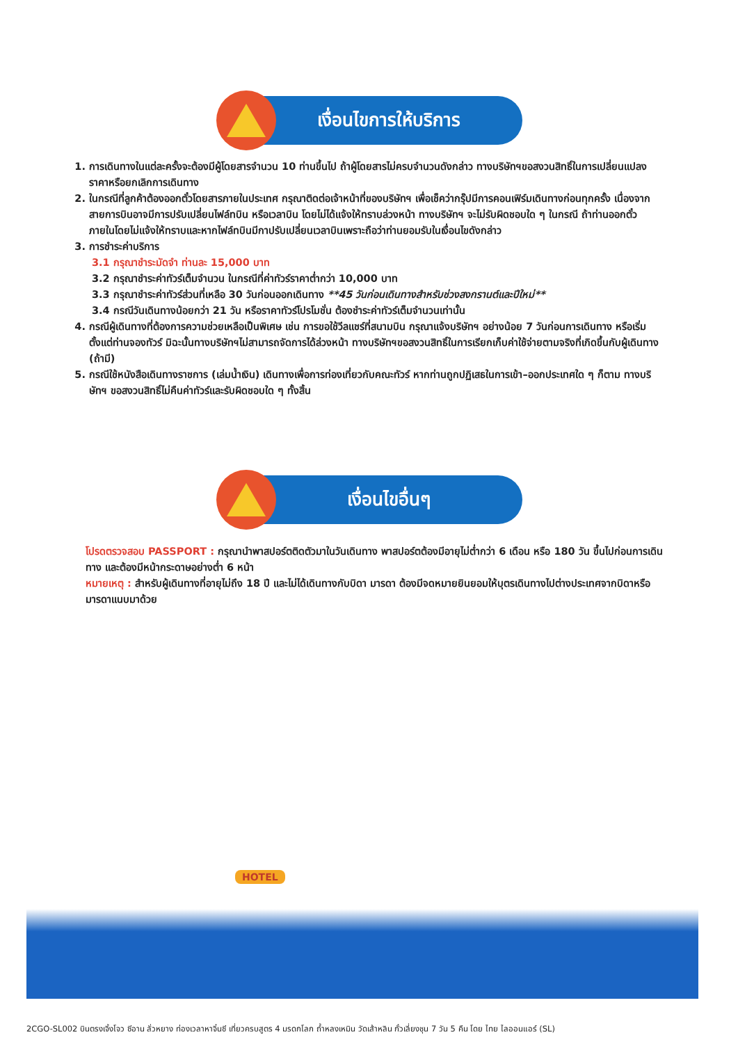เงื่อนไขการให้บริการ
1. การเดินทางในแต่ละครั้งจะต้องมีผู้โดยสารจำนวน 10 ท่านขึ้นไป ถ้าผู้โดยสารไม่ครบจำนวนดังกล่าว ทางบริษัทฯขอสงวนสิทธิ์ในการเปลี่ยนแปลงราคาหรือยกเลิกการเดินทาง
2. ในกรณีที่ลูกค้าต้องออกตั๋วโดยสารภายในประเทศ กรุณาติดต่อเจ้าหน้าที่ของบริษัทฯ เพื่อเช็คว่ากรุ๊ปมีการคอนเฟิร์มเดินทางก่อนทุกครั้ง เนื่องจากสายการบินอาจมีการปรับเปลี่ยนไฟล์ทบิน หรือเวลาบิน โดยไม่ได้แจ้งให้ทราบล่วงหน้า ทางบริษัทฯ จะไม่รับผิดชอบใด ๆ ในกรณี ถ้าท่านออกตั๋วภายในโดยไม่แจ้งให้ทราบและหากไฟล์ทบินมีกาปรับเปลี่ยนเวลาบินเพราะถือว่าท่านยอมรับในเงื่อนไขดังกล่าว
3. การชำระค่าบริการ
3.1 กรุณาชำระมัดจำ ท่านละ 15,000 บาท
3.2 กรุณาชำระค่าทัวร์เต็มจำนวน ในกรณีที่ค่าทัวร์ราคาต่ำกว่า 10,000 บาท
3.3 กรุณาชำระค่าทัวร์ส่วนที่เหลือ 30 วันก่อนออกเดินทาง **45 วันก่อนเดินทางสำหรับช่วงสงกรานต์และปีใหม่**
3.4 กรณีวันเดินทางน้อยกว่า 21 วัน หรือราคาทัวร์โปรโมชั่น ต้องชำระค่าทัวร์เต็มจำนวนเท่านั้น
4. กรณีผู้เดินทางที่ต้องการความช่วยเหลือเป็นพิเศษ เช่น การขอใช้วีลแชร์ที่สนามบิน กรุณาแจ้งบริษัทฯ อย่างน้อย 7 วันก่อนการเดินทาง หรือเริ่มตั้งแต่ท่านจองทัวร์ มิฉะนั้นทางบริษัทฯไม่สามารถจัดการได้ล่วงหน้า ทางบริษัทฯขอสงวนสิทธิ์ในการเรียกเก็บค่าใช้จ่ายตามจริงที่เกิดขึ้นกับผู้เดินทาง (ถ้ามี)
5. กรณีใช้หนังสือเดินทางราชการ (เล่มน้ำเงิน) เดินทางเพื่อการท่องเที่ยวกับคณะทัวร์ หากท่านถูกปฏิเสธในการเข้า–ออกประเทศใด ๆ ก็ตาม ทางบริษัทฯ ขอสงวนสิทธิ์ไม่คืนค่าทัวร์และรับผิดชอบใด ๆ ทั้งสิ้น
เงื่อนไขอื่นๆ
โปรดตรวจสอบ PASSPORT : กรุณานำพาสปอร์ตติดตัวมาในวันเดินทาง พาสปอร์ตต้องมีอายุไม่ต่ำกว่า 6 เดือน หรือ 180 วัน ขึ้นไปก่อนการเดินทาง และต้องมีหน้ากระดาษอย่างต่ำ 6 หน้า
หมายเหตุ : สำหรับผู้เดินทางที่อายุไม่ถึง 18 ปี และไม่ได้เดินทางกับบิดา มารดา ต้องมีจดหมายยินยอมให้บุตรเดินทางไปต่างประเทศจากบิดาหรือมารดาแนบมาด้วย
HOTEL
2CGO-SL002 บินตรงเจิ้งโจว ซีอาน ลั่วหยาง ท่องเวลาหาจิ๋นซี เที่ยวครบสูตร 4 มรดกโลก ถ้ำหลงเหมิน วัดเส้าหลิน กั๋วเลี่ยงชุน 7 วัน 5 คืน โดย ไทย ไลออนแอร์ (SL)